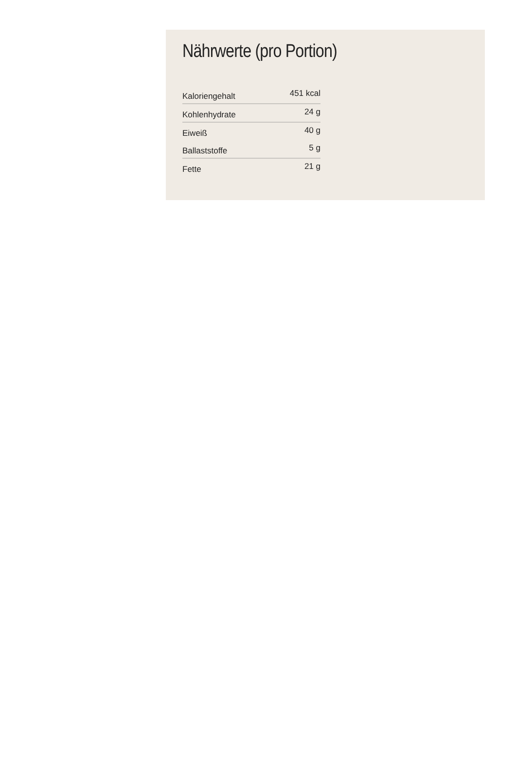Nährwerte (pro Portion)
| Kaloriengehalt | 451 kcal |
| Kohlenhydrate | 24 g |
| Eiweiß | 40 g |
| Ballaststoffe | 5 g |
| Fette | 21 g |